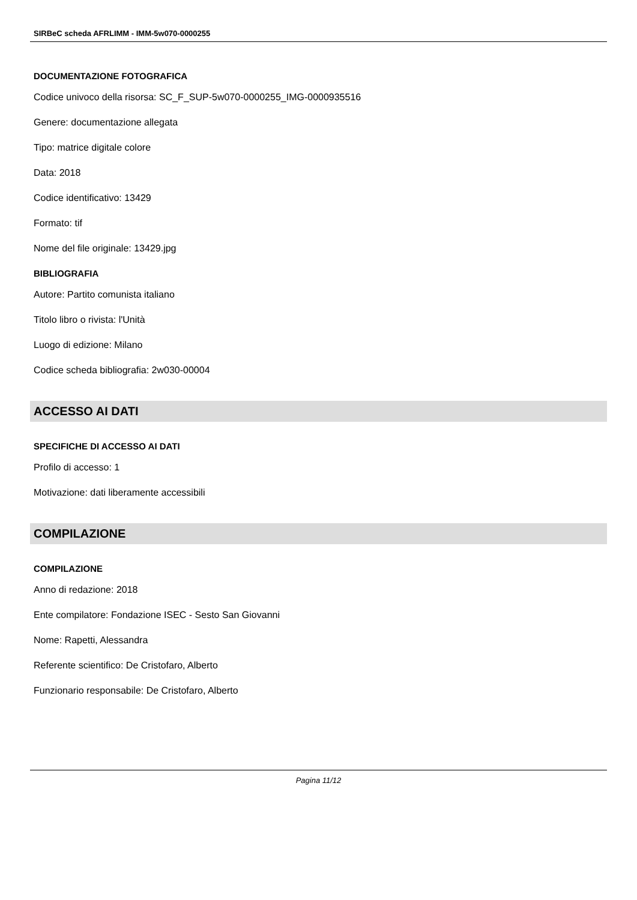SIRBeC scheda AFRLIMM - IMM-5w070-0000255
DOCUMENTAZIONE FOTOGRAFICA
Codice univoco della risorsa: SC_F_SUP-5w070-0000255_IMG-0000935516
Genere: documentazione allegata
Tipo: matrice digitale colore
Data: 2018
Codice identificativo: 13429
Formato: tif
Nome del file originale: 13429.jpg
BIBLIOGRAFIA
Autore: Partito comunista italiano
Titolo libro o rivista: l'Unità
Luogo di edizione: Milano
Codice scheda bibliografia: 2w030-00004
ACCESSO AI DATI
SPECIFICHE DI ACCESSO AI DATI
Profilo di accesso: 1
Motivazione: dati liberamente accessibili
COMPILAZIONE
COMPILAZIONE
Anno di redazione: 2018
Ente compilatore: Fondazione ISEC - Sesto San Giovanni
Nome: Rapetti, Alessandra
Referente scientifico: De Cristofaro, Alberto
Funzionario responsabile: De Cristofaro, Alberto
Pagina 11/12